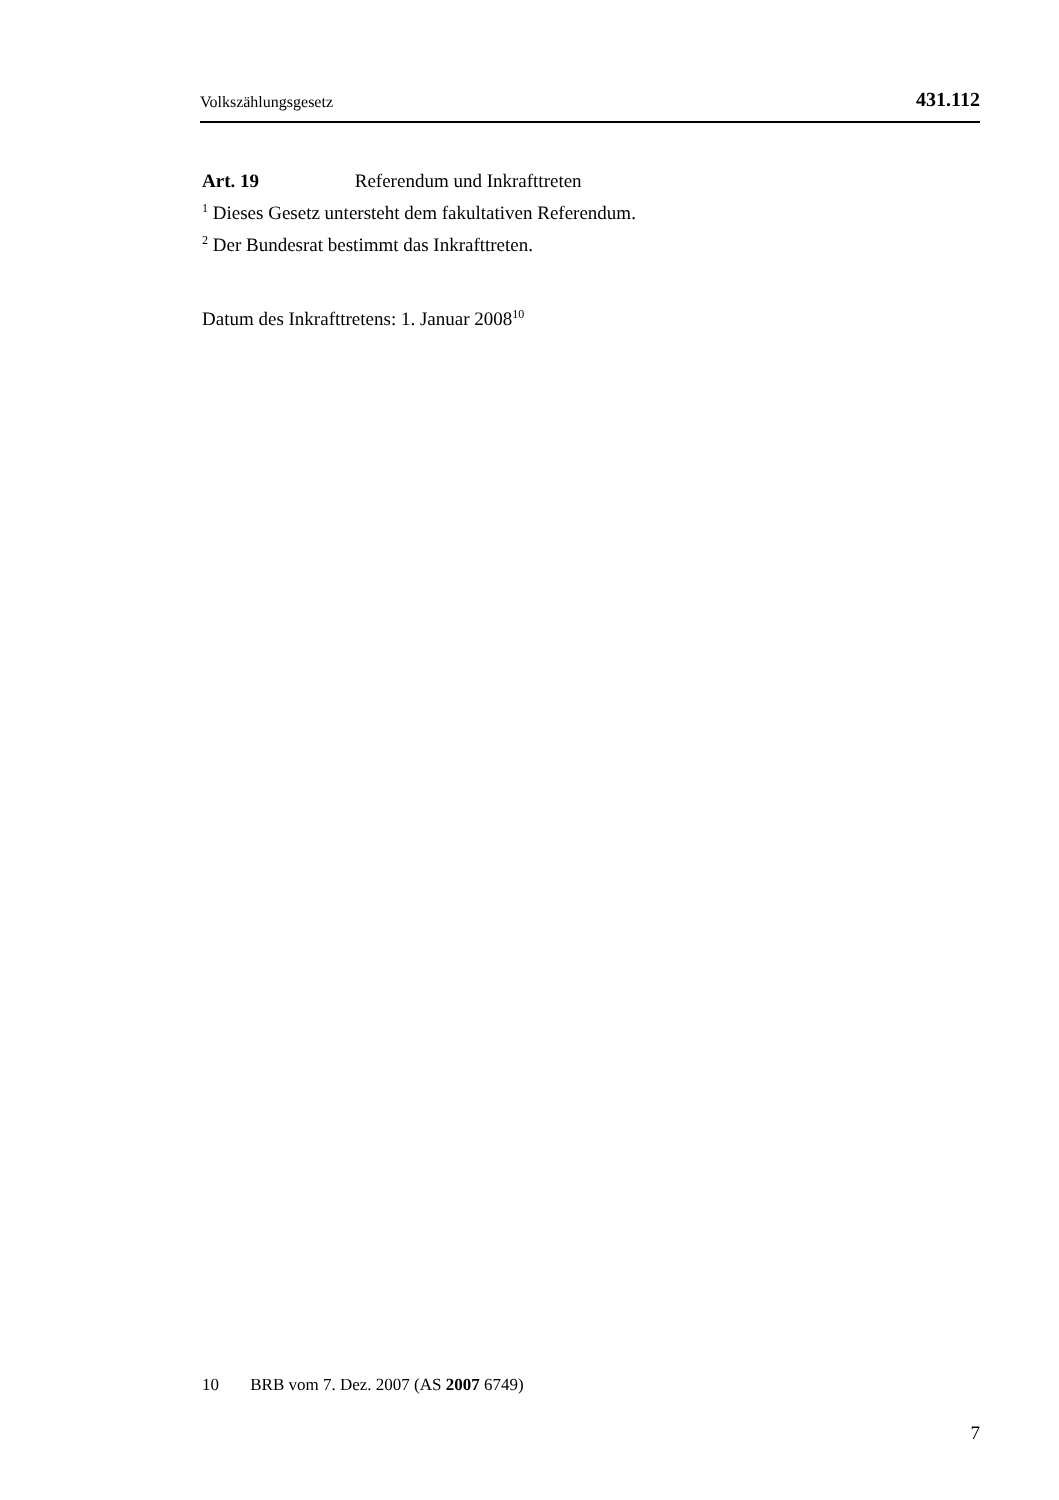Volkszählungsgesetz 431.112
Art. 19 Referendum und Inkrafttreten
<sup>1</sup> Dieses Gesetz untersteht dem fakultativen Referendum.
<sup>2</sup> Der Bundesrat bestimmt das Inkrafttreten.
Datum des Inkrafttretens: 1. Januar 2008<sup>10</sup>
10 BRB vom 7. Dez. 2007 (AS 2007 6749)
7